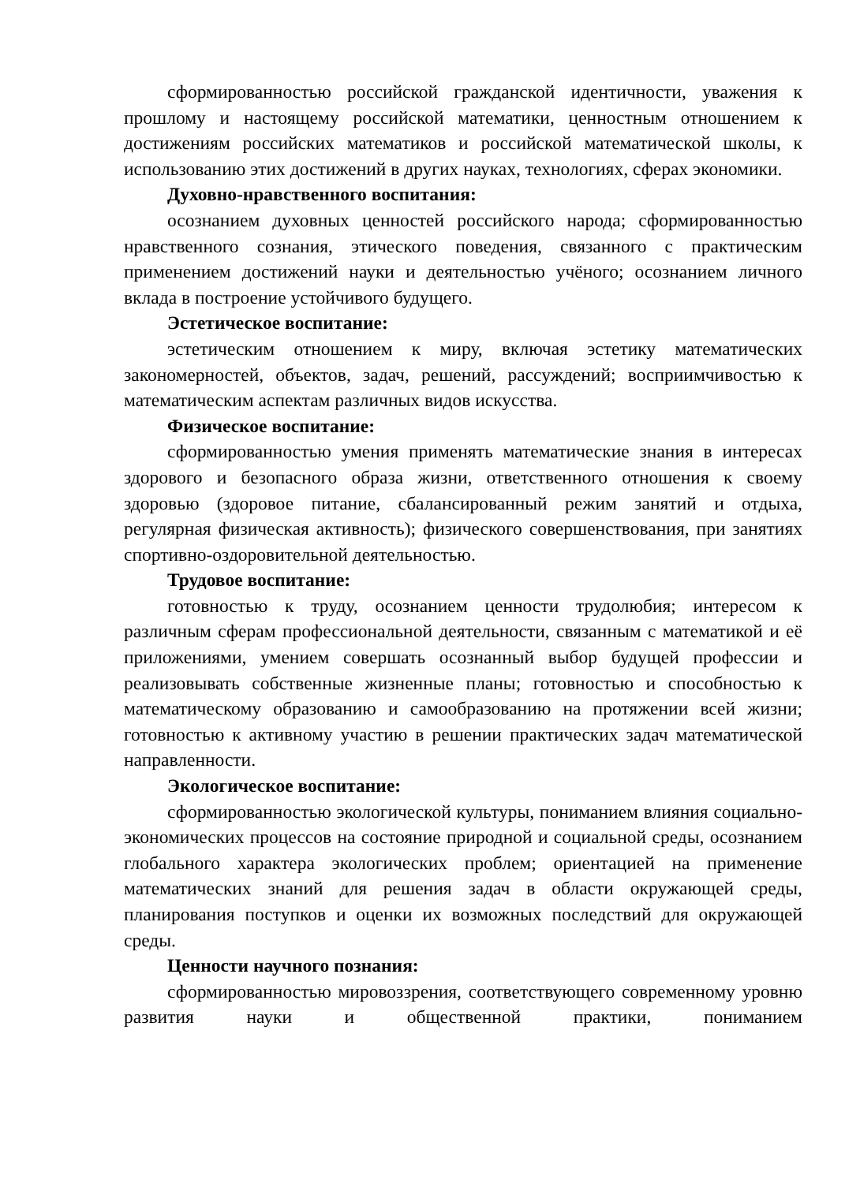сформированностью российской гражданской идентичности, уважения к прошлому и настоящему российской математики, ценностным отношением к достижениям российских математиков и российской математической школы, к использованию этих достижений в других науках, технологиях, сферах экономики.
Духовно-нравственного воспитания:
осознанием духовных ценностей российского народа; сформированностью нравственного сознания, этического поведения, связанного с практическим применением достижений науки и деятельностью учёного; осознанием личного вклада в построение устойчивого будущего.
Эстетическое воспитание:
эстетическим отношением к миру, включая эстетику математических закономерностей, объектов, задач, решений, рассуждений; восприимчивостью к математическим аспектам различных видов искусства.
Физическое воспитание:
сформированностью умения применять математические знания в интересах здорового и безопасного образа жизни, ответственного отношения к своему здоровью (здоровое питание, сбалансированный режим занятий и отдыха, регулярная физическая активность); физического совершенствования, при занятиях спортивно-оздоровительной деятельностью.
Трудовое воспитание:
готовностью к труду, осознанием ценности трудолюбия; интересом к различным сферам профессиональной деятельности, связанным с математикой и её приложениями, умением совершать осознанный выбор будущей профессии и реализовывать собственные жизненные планы; готовностью и способностью к математическому образованию и самообразованию на протяжении всей жизни; готовностью к активному участию в решении практических задач математической направленности.
Экологическое воспитание:
сформированностью экологической культуры, пониманием влияния социально-экономических процессов на состояние природной и социальной среды, осознанием глобального характера экологических проблем; ориентацией на применение математических знаний для решения задач в области окружающей среды, планирования поступков и оценки их возможных последствий для окружающей среды.
Ценности научного познания:
сформированностью мировоззрения, соответствующего современному уровню развития науки и общественной практики, пониманием